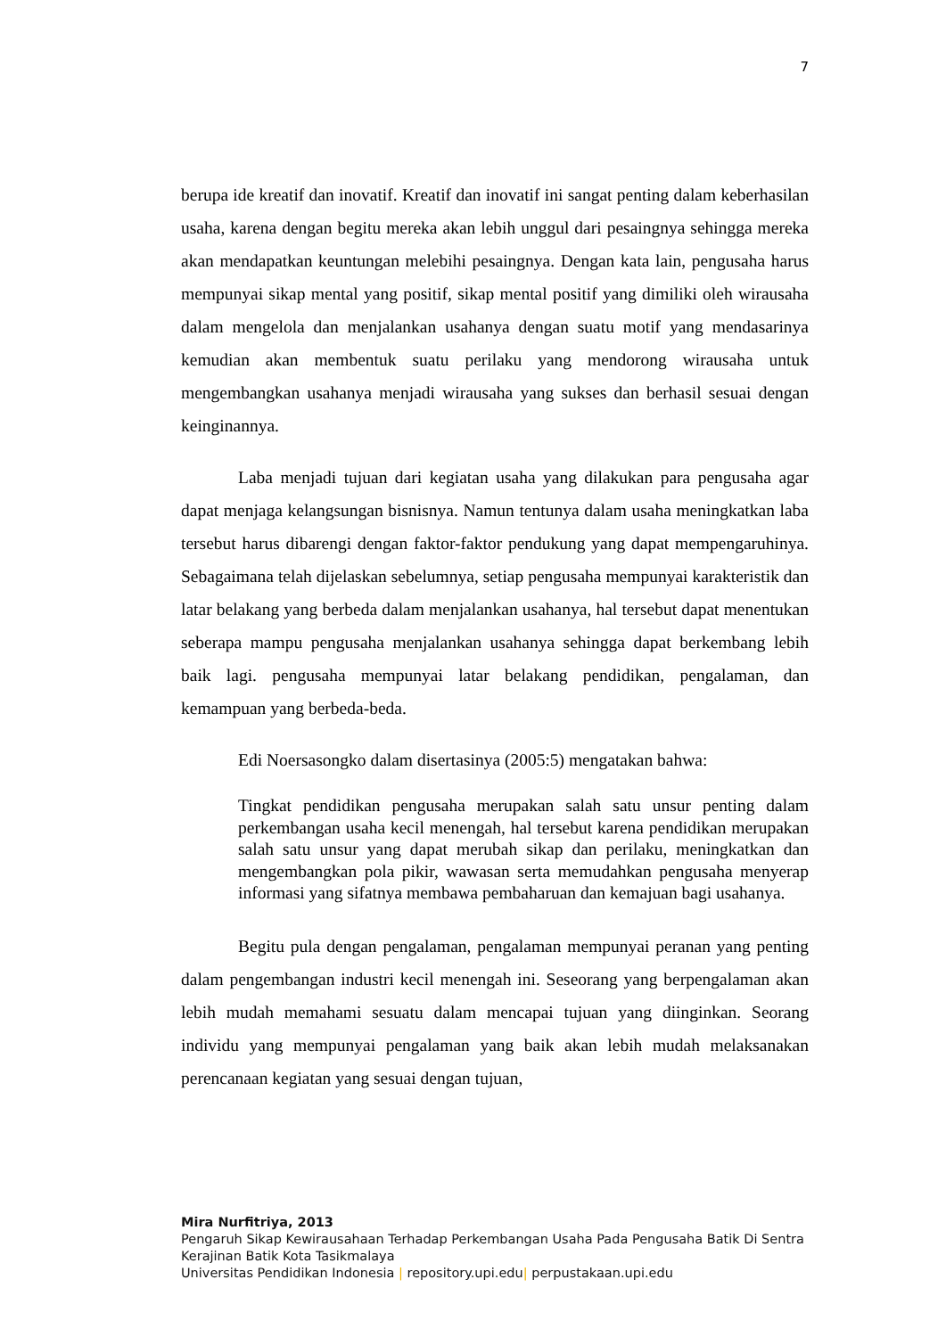7
berupa ide kreatif dan inovatif. Kreatif dan inovatif ini sangat penting dalam keberhasilan usaha, karena dengan begitu mereka akan lebih unggul dari pesaingnya sehingga mereka akan mendapatkan keuntungan melebihi pesaingnya. Dengan kata lain, pengusaha harus mempunyai sikap mental yang positif, sikap mental positif yang dimiliki oleh wirausaha dalam mengelola dan menjalankan usahanya dengan suatu motif yang mendasarinya kemudian akan membentuk suatu perilaku yang mendorong wirausaha untuk mengembangkan usahanya menjadi wirausaha yang sukses dan berhasil sesuai dengan keinginannya.
Laba menjadi tujuan dari kegiatan usaha yang dilakukan para pengusaha agar dapat menjaga kelangsungan bisnisnya. Namun tentunya dalam usaha meningkatkan laba tersebut harus dibarengi dengan faktor-faktor pendukung yang dapat mempengaruhinya. Sebagaimana telah dijelaskan sebelumnya, setiap pengusaha mempunyai karakteristik dan latar belakang yang berbeda dalam menjalankan usahanya, hal tersebut dapat menentukan seberapa mampu pengusaha menjalankan usahanya sehingga dapat berkembang lebih baik lagi. pengusaha mempunyai latar belakang pendidikan, pengalaman, dan kemampuan yang berbeda-beda.
Edi Noersasongko dalam disertasinya (2005:5) mengatakan bahwa:
Tingkat pendidikan pengusaha merupakan salah satu unsur penting dalam perkembangan usaha kecil menengah, hal tersebut karena pendidikan merupakan salah satu unsur yang dapat merubah sikap dan perilaku, meningkatkan dan mengembangkan pola pikir, wawasan serta memudahkan pengusaha menyerap informasi yang sifatnya membawa pembaharuan dan kemajuan bagi usahanya.
Begitu pula dengan pengalaman, pengalaman mempunyai peranan yang penting dalam pengembangan industri kecil menengah ini. Seseorang yang berpengalaman akan lebih mudah memahami sesuatu dalam mencapai tujuan yang diinginkan. Seorang individu yang mempunyai pengalaman yang baik akan lebih mudah melaksanakan perencanaan kegiatan yang sesuai dengan tujuan,
Mira Nurfitriya, 2013
Pengaruh Sikap Kewirausahaan Terhadap Perkembangan Usaha Pada Pengusaha Batik Di Sentra
Kerajinan Batik Kota Tasikmalaya
Universitas Pendidikan Indonesia | repository.upi.edu| perpustakaan.upi.edu